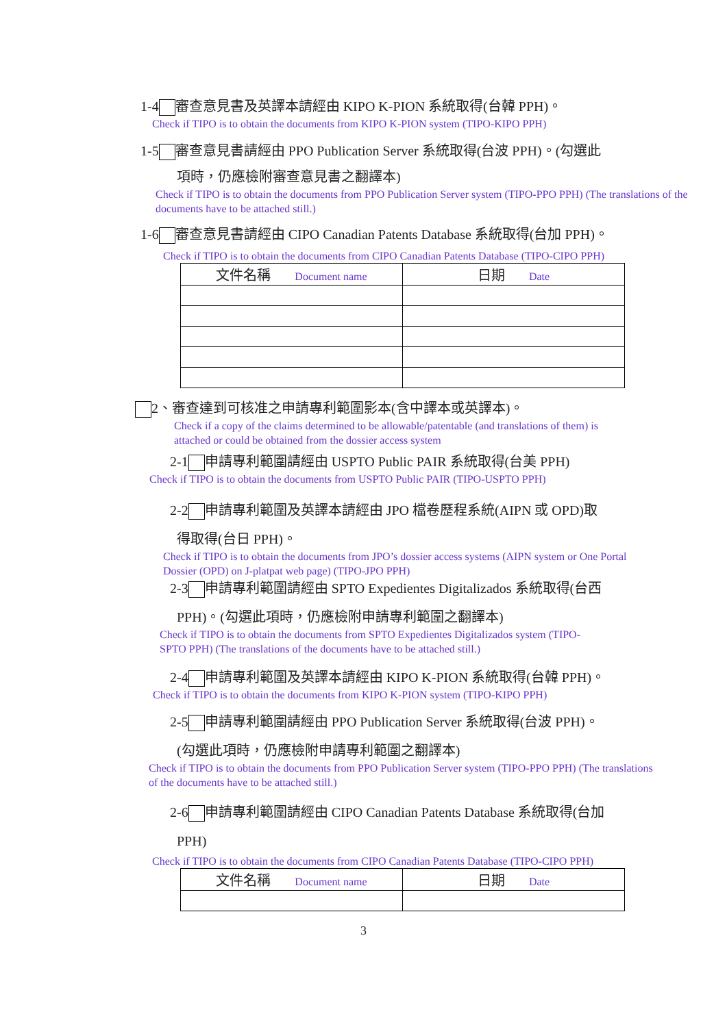1-4 審查意見書及英譯本請經由 KIPO K-PION 系統取得(台韓 PPH)。
Check if TIPO is to obtain the documents from KIPO K-PION system (TIPO-KIPO PPH)
1-5 審查意見書請經由 PPO Publication Server 系統取得(台波 PPH)。(勾選此
項時，仍應檢附審查意見書之翻譯本)
Check if TIPO is to obtain the documents from PPO Publication Server system (TIPO-PPO PPH) (The translations of the documents have to be attached still.)
1-6 審查意見書請經由 CIPO Canadian Patents Database 系統取得(台加 PPH)。
Check if TIPO is to obtain the documents from CIPO Canadian Patents Database (TIPO-CIPO PPH)
| 文件名稱 Document name | 日期 Date |
2、審查達到可核准之申請專利範圍影本(含中譯本或英譯本)。
Check if a copy of the claims determined to be allowable/patentable (and translations of them) is attached or could be obtained from the dossier access system
2-1 申請專利範圍請經由 USPTO Public PAIR 系統取得(台美 PPH)
Check if TIPO is to obtain the documents from USPTO Public PAIR (TIPO-USPTO PPH)
2-2 申請專利範圍及英譯本請經由 JPO 檔卷歷程系統(AIPN 或 OPD)取
得取得(台日 PPH)。
Check if TIPO is to obtain the documents from JPO’s dossier access systems (AIPN system or One Portal Dossier (OPD) on J-platpat web page) (TIPO-JPO PPH)
2-3 申請專利範圍請經由 SPTO Expedientes Digitalizados 系統取得(台西
PPH)。(勾選此項時，仍應檢附申請專利範圍之翻譯本)
Check if TIPO is to obtain the documents from SPTO Expedientes Digitalizados system (TIPO-SPTO PPH) (The translations of the documents have to be attached still.)
2-4 申請專利範圍及英譯本請經由 KIPO K-PION 系統取得(台韓 PPH)。
Check if TIPO is to obtain the documents from KIPO K-PION system (TIPO-KIPO PPH)
2-5 申請專利範圍請經由 PPO Publication Server 系統取得(台波 PPH)。
(勾選此項時，仍應檢附申請專利範圍之翻譯本)
Check if TIPO is to obtain the documents from PPO Publication Server system (TIPO-PPO PPH) (The translations of the documents have to be attached still.)
2-6 申請專利範圍請經由 CIPO Canadian Patents Database 系統取得(台加
PPH)
Check if TIPO is to obtain the documents from CIPO Canadian Patents Database (TIPO-CIPO PPH)
| 文件名稱 Document name | 日期 Date |
3